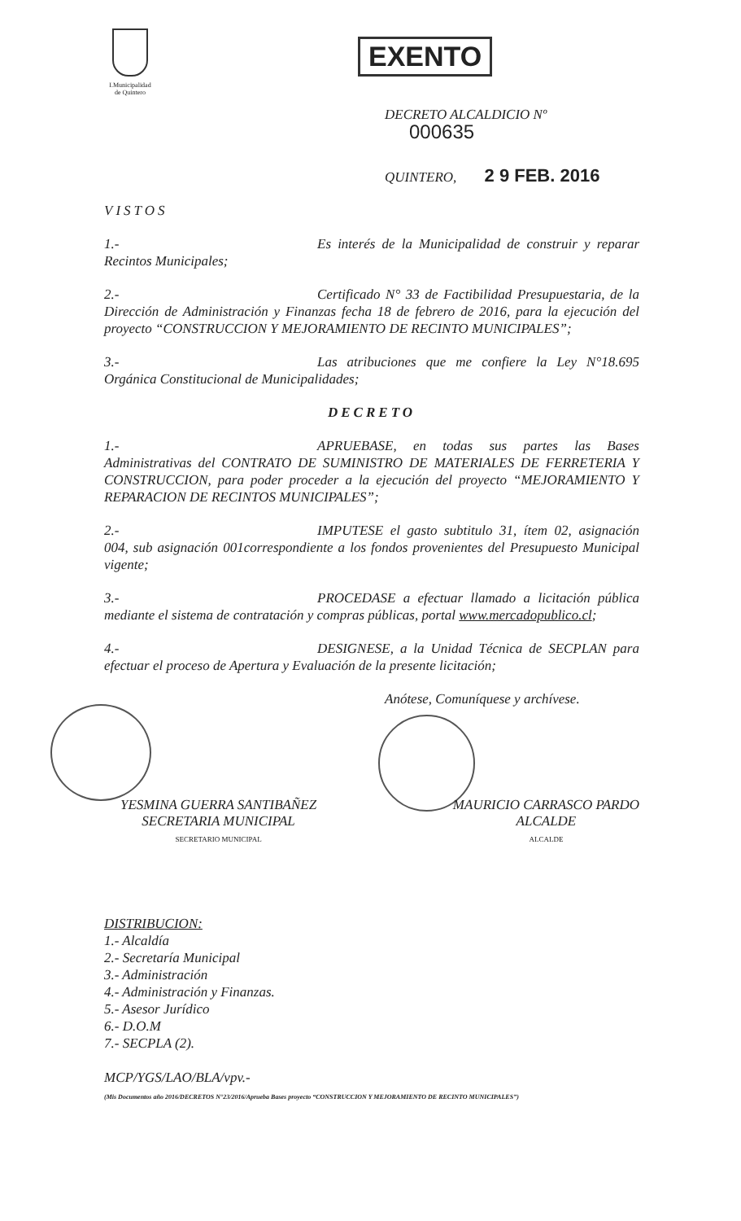I.Municipalidad
de Quintero
EXENTO
DECRETO ALCALDICIO Nº 000635
QUINTERO, 2 9 FEB. 2016
VISTOS
1.- Es interés de la Municipalidad de construir y reparar Recintos Municipales;
2.- Certificado N° 33 de Factibilidad Presupuestaria, de la Dirección de Administración y Finanzas fecha 18 de febrero de 2016, para la ejecución del proyecto “CONSTRUCCION Y MEJORAMIENTO DE RECINTO MUNICIPALES”;
3.- Las atribuciones que me confiere la Ley N°18.695 Orgánica Constitucional de Municipalidades;
DECRETO
1.- APRUEBASE, en todas sus partes las Bases Administrativas del CONTRATO DE SUMINISTRO DE MATERIALES DE FERRETERIA Y CONSTRUCCION, para poder proceder a la ejecución del proyecto “MEJORAMIENTO Y REPARACION DE RECINTOS MUNICIPALES”;
2.- IMPUTESE el gasto subtitulo 31, ítem 02, asignación 004, sub asignación 001correspondiente a los fondos provenientes del Presupuesto Municipal vigente;
3.- PROCEDASE a efectuar llamado a licitación pública mediante el sistema de contratación y compras públicas, portal www.mercadopublico.cl;
4.- DESIGNESE, a la Unidad Técnica de SECPLAN para efectuar el proceso de Apertura y Evaluación de la presente licitación;
Anótese, Comuníquese y archívese.
YESMINA GUERRA SANTIBAÑEZ
SECRETARIA MUNICIPAL
SECRETARIO MUNICIPAL
MAURICIO CARRASCO PARDO
ALCALDE
ALCALDE
DISTRIBUCION:
1.- Alcaldía
2.- Secretaría Municipal
3.- Administración
4.- Administración y Finanzas.
5.- Asesor Jurídico
6.- D.O.M
7.- SECPLA (2).
MCP/YGS/LAO/BLA/vpv.-
(Mis Documentos año 2016/DECRETOS N°23/2016/Aprueba Bases proyecto “CONSTRUCCION Y MEJORAMIENTO DE RECINTO MUNICIPALES”)